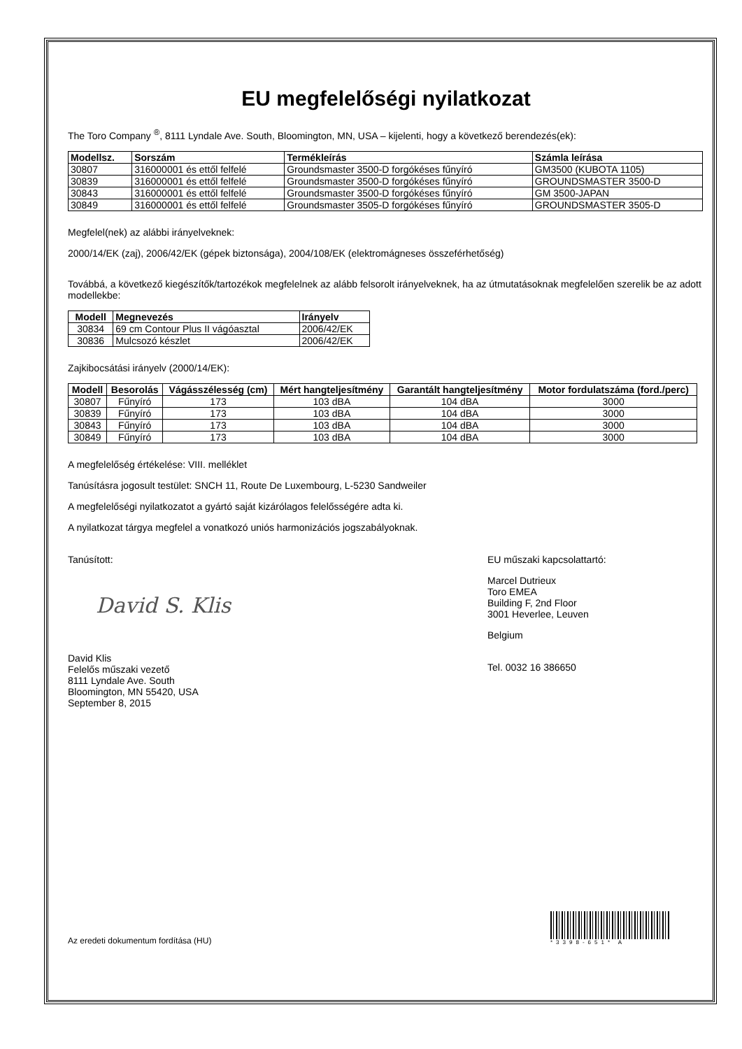EU megfelelőségi nyilatkozat
The Toro Company <sup>®</sup>, 8111 Lyndale Ave. South, Bloomington, MN, USA – kijelenti, hogy a következő berendezés(ek):
| Modellsz. | Sorszám | Termékleírás | Számla leírása |
| --- | --- | --- | --- |
| 30807 | 316000001 és ettől felfelé | Groundsmaster 3500-D forgókéses fűnyíró | GM3500 (KUBOTA 1105) |
| 30839 | 316000001 és ettől felfelé | Groundsmaster 3500-D forgókéses fűnyíró | GROUNDSMASTER 3500-D |
| 30843 | 316000001 és ettől felfelé | Groundsmaster 3500-D forgókéses fűnyíró | GM 3500-JAPAN |
| 30849 | 316000001 és ettől felfelé | Groundsmaster 3505-D forgókéses fűnyíró | GROUNDSMASTER 3505-D |
Megfelel(nek) az alábbi irányelveknek:
2000/14/EK (zaj), 2006/42/EK (gépek biztonsága), 2004/108/EK (elektromágneses összeférhetőség)
Továbbá, a következő kiegészítők/tartozékok megfelelnek az alább felsorolt irányelveknek, ha az útmutatásoknak megfelelően szerelik be az adott modellekbe:
| Modell | Megnevezés | Irányelv |
| --- | --- | --- |
| 30834 | 69 cm Contour Plus II vágóasztal | 2006/42/EK |
| 30836 | Mulcsozó készlet | 2006/42/EK |
Zajkibocsátási irányelv (2000/14/EK):
| Modell | Besorolás | Vágásszélesség (cm) | Mért hangteljesítmény | Garantált hangteljesítmény | Motor fordulatszáma (ford./perc) |
| --- | --- | --- | --- | --- | --- |
| 30807 | Fűnyíró | 173 | 103 dBA | 104 dBA | 3000 |
| 30839 | Fűnyíró | 173 | 103 dBA | 104 dBA | 3000 |
| 30843 | Fűnyíró | 173 | 103 dBA | 104 dBA | 3000 |
| 30849 | Fűnyíró | 173 | 103 dBA | 104 dBA | 3000 |
A megfelelőség értékelése: VIII. melléklet
Tanúsításra jogosult testület: SNCH 11, Route De Luxembourg, L-5230 Sandweiler
A megfelelőségi nyilatkozatot a gyártó saját kizárólagos felelősségére adta ki.
A nyilatkozat tárgya megfelel a vonatkozó uniós harmonizációs jogszabályoknak.
Tanúsított:
David S. Klis
David Klis
Felelős műszaki vezető
8111 Lyndale Ave. South
Bloomington, MN 55420, USA
September 8, 2015
EU műszaki kapcsolattartó:
Marcel Dutrieux
Toro EMEA
Building F, 2nd Floor
3001 Heverlee, Leuven
Belgium
Tel. 0032 16 386650
Az eredeti dokumentum fordítása (HU)
*3398-651* A